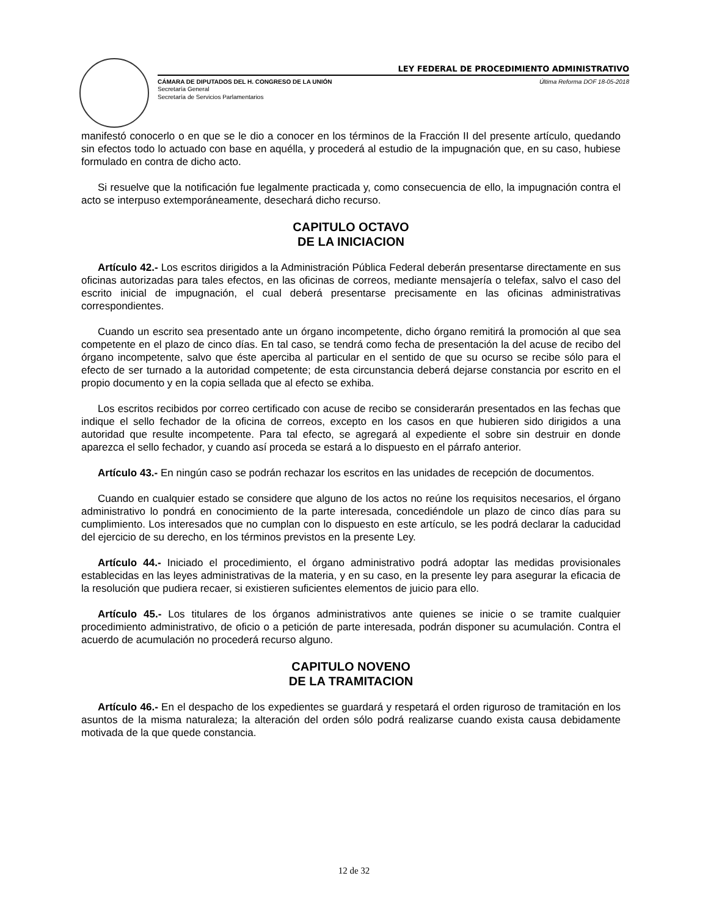LEY FEDERAL DE PROCEDIMIENTO ADMINISTRATIVO
CÁMARA DE DIPUTADOS DEL H. CONGRESO DE LA UNIÓN Última Reforma DOF 18-05-2018
Secretaría General
Secretaría de Servicios Parlamentarios
manifestó conocerlo o en que se le dio a conocer en los términos de la Fracción II del presente artículo, quedando sin efectos todo lo actuado con base en aquélla, y procederá al estudio de la impugnación que, en su caso, hubiese formulado en contra de dicho acto.
Si resuelve que la notificación fue legalmente practicada y, como consecuencia de ello, la impugnación contra el acto se interpuso extemporáneamente, desechará dicho recurso.
CAPITULO OCTAVO
DE LA INICIACION
Artículo 42.- Los escritos dirigidos a la Administración Pública Federal deberán presentarse directamente en sus oficinas autorizadas para tales efectos, en las oficinas de correos, mediante mensajería o telefax, salvo el caso del escrito inicial de impugnación, el cual deberá presentarse precisamente en las oficinas administrativas correspondientes.
Cuando un escrito sea presentado ante un órgano incompetente, dicho órgano remitirá la promoción al que sea competente en el plazo de cinco días. En tal caso, se tendrá como fecha de presentación la del acuse de recibo del órgano incompetente, salvo que éste aperciba al particular en el sentido de que su ocurso se recibe sólo para el efecto de ser turnado a la autoridad competente; de esta circunstancia deberá dejarse constancia por escrito en el propio documento y en la copia sellada que al efecto se exhiba.
Los escritos recibidos por correo certificado con acuse de recibo se considerarán presentados en las fechas que indique el sello fechador de la oficina de correos, excepto en los casos en que hubieren sido dirigidos a una autoridad que resulte incompetente. Para tal efecto, se agregará al expediente el sobre sin destruir en donde aparezca el sello fechador, y cuando así proceda se estará a lo dispuesto en el párrafo anterior.
Artículo 43.- En ningún caso se podrán rechazar los escritos en las unidades de recepción de documentos.
Cuando en cualquier estado se considere que alguno de los actos no reúne los requisitos necesarios, el órgano administrativo lo pondrá en conocimiento de la parte interesada, concediéndole un plazo de cinco días para su cumplimiento. Los interesados que no cumplan con lo dispuesto en este artículo, se les podrá declarar la caducidad del ejercicio de su derecho, en los términos previstos en la presente Ley.
Artículo 44.- Iniciado el procedimiento, el órgano administrativo podrá adoptar las medidas provisionales establecidas en las leyes administrativas de la materia, y en su caso, en la presente ley para asegurar la eficacia de la resolución que pudiera recaer, si existieren suficientes elementos de juicio para ello.
Artículo 45.- Los titulares de los órganos administrativos ante quienes se inicie o se tramite cualquier procedimiento administrativo, de oficio o a petición de parte interesada, podrán disponer su acumulación. Contra el acuerdo de acumulación no procederá recurso alguno.
CAPITULO NOVENO
DE LA TRAMITACION
Artículo 46.- En el despacho de los expedientes se guardará y respetará el orden riguroso de tramitación en los asuntos de la misma naturaleza; la alteración del orden sólo podrá realizarse cuando exista causa debidamente motivada de la que quede constancia.
12 de 32